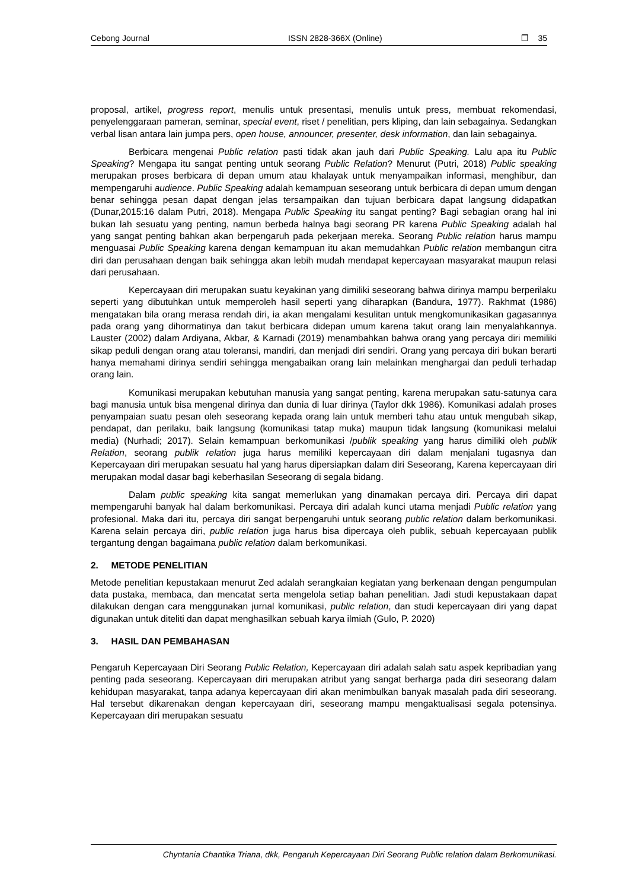Cebong Journal ISSN 2828-366X (Online) ❐ 35
proposal, artikel, progress report, menulis untuk presentasi, menulis untuk press, membuat rekomendasi, penyelenggaraan pameran, seminar, special event, riset / penelitian, pers kliping, dan lain sebagainya. Sedangkan verbal lisan antara lain jumpa pers, open house, announcer, presenter, desk information, dan lain sebagainya.
Berbicara mengenai Public relation pasti tidak akan jauh dari Public Speaking. Lalu apa itu Public Speaking? Mengapa itu sangat penting untuk seorang Public Relation? Menurut (Putri, 2018) Public speaking merupakan proses berbicara di depan umum atau khalayak untuk menyampaikan informasi, menghibur, dan mempengaruhi audience. Public Speaking adalah kemampuan seseorang untuk berbicara di depan umum dengan benar sehingga pesan dapat dengan jelas tersampaikan dan tujuan berbicara dapat langsung didapatkan (Dunar,2015:16 dalam Putri, 2018). Mengapa Public Speaking itu sangat penting? Bagi sebagian orang hal ini bukan lah sesuatu yang penting, namun berbeda halnya bagi seorang PR karena Public Speaking adalah hal yang sangat penting bahkan akan berpengaruh pada pekerjaan mereka. Seorang Public relation harus mampu menguasai Public Speaking karena dengan kemampuan itu akan memudahkan Public relation membangun citra diri dan perusahaan dengan baik sehingga akan lebih mudah mendapat kepercayaan masyarakat maupun relasi dari perusahaan.
Kepercayaan diri merupakan suatu keyakinan yang dimiliki seseorang bahwa dirinya mampu berperilaku seperti yang dibutuhkan untuk memperoleh hasil seperti yang diharapkan (Bandura, 1977). Rakhmat (1986) mengatakan bila orang merasa rendah diri, ia akan mengalami kesulitan untuk mengkomunikasikan gagasannya pada orang yang dihormatinya dan takut berbicara didepan umum karena takut orang lain menyalahkannya. Lauster (2002) dalam Ardiyana, Akbar, & Karnadi (2019) menambahkan bahwa orang yang percaya diri memiliki sikap peduli dengan orang atau toleransi, mandiri, dan menjadi diri sendiri. Orang yang percaya diri bukan berarti hanya memahami dirinya sendiri sehingga mengabaikan orang lain melainkan menghargai dan peduli terhadap orang lain.
Komunikasi merupakan kebutuhan manusia yang sangat penting, karena merupakan satu-satunya cara bagi manusia untuk bisa mengenal dirinya dan dunia di luar dirinya (Taylor dkk 1986). Komunikasi adalah proses penyampaian suatu pesan oleh seseorang kepada orang lain untuk memberi tahu atau untuk mengubah sikap, pendapat, dan perilaku, baik langsung (komunikasi tatap muka) maupun tidak langsung (komunikasi melalui media) (Nurhadi; 2017). Selain kemampuan berkomunikasi /publik speaking yang harus dimiliki oleh publik Relation, seorang publik relation juga harus memiliki kepercayaan diri dalam menjalani tugasnya dan Kepercayaan diri merupakan sesuatu hal yang harus dipersiapkan dalam diri Seseorang, Karena kepercayaan diri merupakan modal dasar bagi keberhasilan Seseorang di segala bidang.
Dalam public speaking kita sangat memerlukan yang dinamakan percaya diri. Percaya diri dapat mempengaruhi banyak hal dalam berkomunikasi. Percaya diri adalah kunci utama menjadi Public relation yang profesional. Maka dari itu, percaya diri sangat berpengaruhi untuk seorang public relation dalam berkomunikasi. Karena selain percaya diri, public relation juga harus bisa dipercaya oleh publik, sebuah kepercayaan publik tergantung dengan bagaimana public relation dalam berkomunikasi.
2. METODE PENELITIAN
Metode penelitian kepustakaan menurut Zed adalah serangkaian kegiatan yang berkenaan dengan pengumpulan data pustaka, membaca, dan mencatat serta mengelola setiap bahan penelitian. Jadi studi kepustakaan dapat dilakukan dengan cara menggunakan jurnal komunikasi, public relation, dan studi kepercayaan diri yang dapat digunakan untuk diteliti dan dapat menghasilkan sebuah karya ilmiah (Gulo, P. 2020)
3. HASIL DAN PEMBAHASAN
Pengaruh Kepercayaan Diri Seorang Public Relation, Kepercayaan diri adalah salah satu aspek kepribadian yang penting pada seseorang. Kepercayaan diri merupakan atribut yang sangat berharga pada diri seseorang dalam kehidupan masyarakat, tanpa adanya kepercayaan diri akan menimbulkan banyak masalah pada diri seseorang. Hal tersebut dikarenakan dengan kepercayaan diri, seseorang mampu mengaktualisasi segala potensinya. Kepercayaan diri merupakan sesuatu
Chyntania Chantika Triana, dkk, Pengaruh Kepercayaan Diri Seorang Public relation dalam Berkomunikasi.